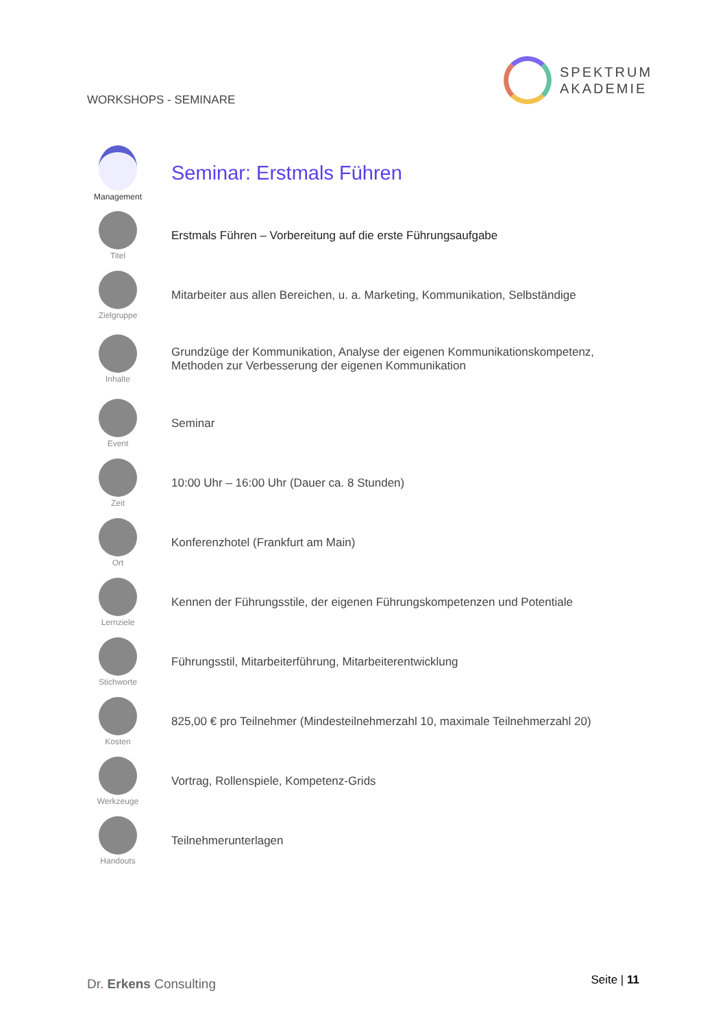WORKSHOPS - SEMINARE
SPEKTRUM
AKADEMIE
Management
Seminar: Erstmals Führen
Titel
Erstmals Führen – Vorbereitung auf die erste Führungsaufgabe
Zielgruppe
Mitarbeiter aus allen Bereichen, u. a. Marketing, Kommunikation, Selbständige
Inhalte
Grundzüge der Kommunikation, Analyse der eigenen Kommunikationskompetenz,
Methoden zur Verbesserung der eigenen Kommunikation
Event
Seminar
Zeit
10:00 Uhr – 16:00 Uhr (Dauer ca. 8 Stunden)
Ort
Konferenzhotel (Frankfurt am Main)
Lernziele
Kennen der Führungsstile, der eigenen Führungskompetenzen und Potentiale
Stichworte
Führungsstil, Mitarbeiterführung, Mitarbeiterentwicklung
Kosten
825,00 € pro Teilnehmer (Mindesteilnehmerzahl 10, maximale Teilnehmerzahl 20)
Werkzeuge
Vortrag, Rollenspiele, Kompetenz-Grids
Handouts
Teilnehmerunterlagen
Dr. Erkens Consulting Seite | 11